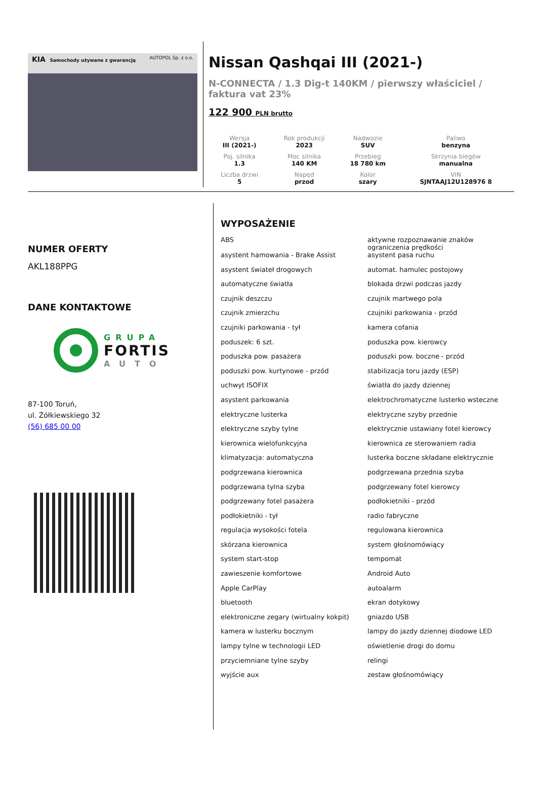KIA Samochody używane z gwarancją AUTOPOL Sp. z o.o.
Nissan Qashqai III (2021-)
N-CONNECTA / 1.3 Dig-t 140KM / pierwszy właściciel / faktura vat 23%
122 900 PLN brutto
| Wersja III (2021-) | Rok produkcji 2023 | Nadwozie SUV | Paliwo benzyna |
| Poj. silnika 1.3 | Moc silnika 140 KM | Przebieg 18 780 km | Skrzynia biegów manualna |
| Liczba drzwi 5 | Napęd przod | Kolor szary | VIN SJNTAAJ12U128976 8 |
NUMER OFERTY
AKL188PPG
DANE KONTAKTOWE
GRUPA
FORTIS
AUTO
87-100 Toruń,
ul. Żółkiewskiego 32
(56) 685 00 00
WYPOSAŻENIE
| ABS | aktywne rozpoznawanie znaków ograniczenia prędkości |
| asystent hamowania - Brake Assist | asystent pasa ruchu |
| asystent świateł drogowych | automat. hamulec postojowy |
| automatyczne światła | blokada drzwi podczas jazdy |
| czujnik deszczu | czujnik martwego pola |
| czujnik zmierzchu | czujniki parkowania - przód |
| czujniki parkowania - tył | kamera cofania |
| poduszek: 6 szt. | poduszka pow. kierowcy |
| poduszka pow. pasażera | poduszki pow. boczne - przód |
| poduszki pow. kurtynowe - przód | stabilizacja toru jazdy (ESP) |
| uchwyt ISOFIX | światła do jazdy dziennej |
| asystent parkowania | elektrochromatyczne lusterko wsteczne |
| elektryczne lusterka | elektryczne szyby przednie |
| elektryczne szyby tylne | elektrycznie ustawiany fotel kierowcy |
| kierownica wielofunkcyjna | kierownica ze sterowaniem radia |
| klimatyzacja: automatyczna | lusterka boczne składane elektrycznie |
| podgrzewana kierownica | podgrzewana przednia szyba |
| podgrzewana tylna szyba | podgrzewany fotel kierowcy |
| podgrzewany fotel pasażera | podłokietniki - przód |
| podłokietniki - tył | radio fabryczne |
| regulacja wysokości fotela | regulowana kierownica |
| skórzana kierownica | system głośnomówiący |
| system start-stop | tempomat |
| zawieszenie komfortowe | Android Auto |
| Apple CarPlay | autoalarm |
| bluetooth | ekran dotykowy |
| elektroniczne zegary (wirtualny kokpit) | gniazdo USB |
| kamera w lusterku bocznym | lampy do jazdy dziennej diodowe LED |
| lampy tylne w technologii LED | oświetlenie drogi do domu |
| przyciemniane tylne szyby | relingi |
| wyjście aux | zestaw głośnomówiący |